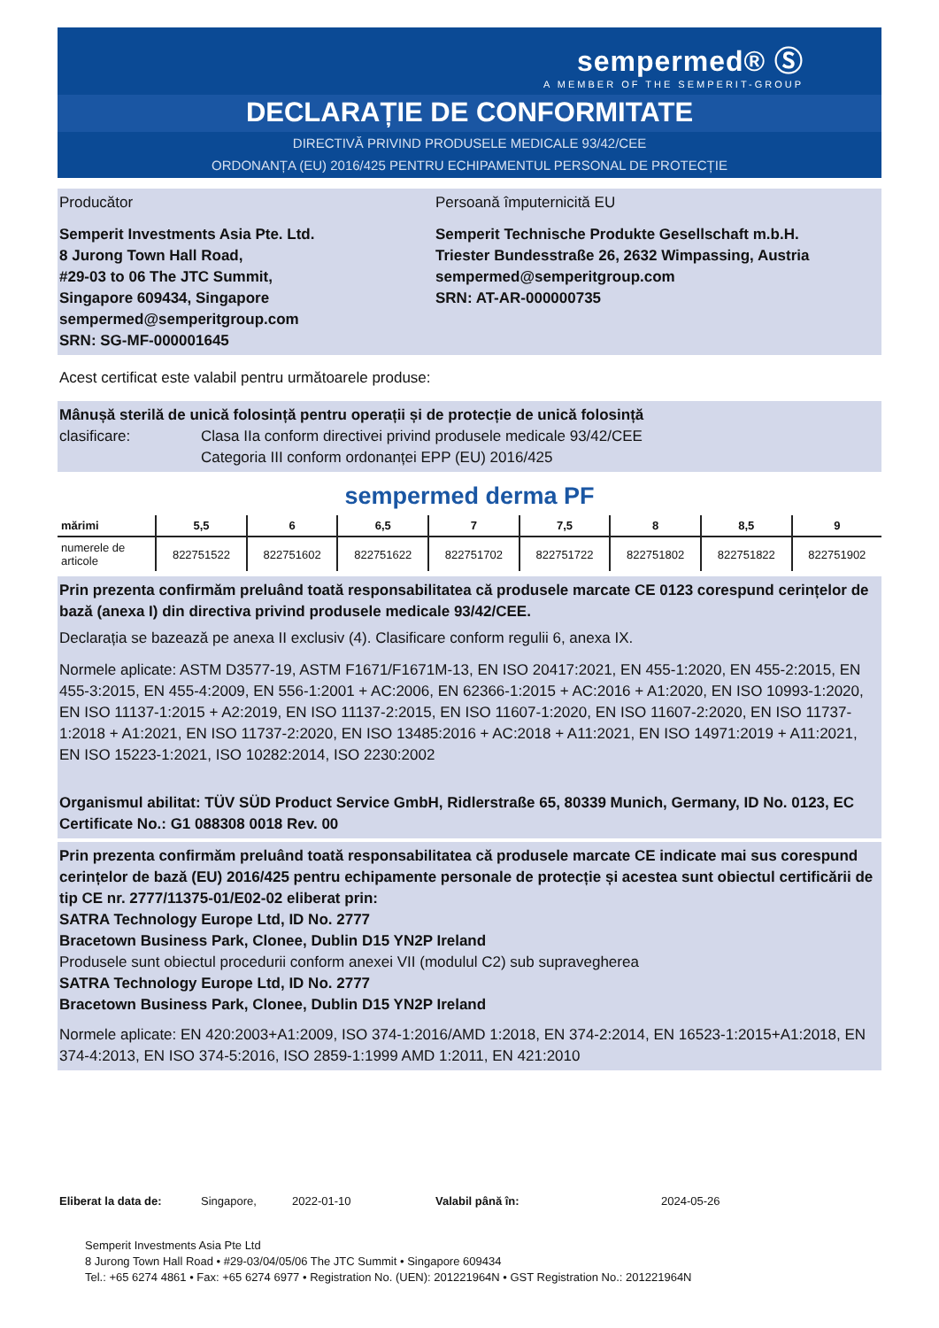sempermed® Ⓢ
A MEMBER OF THE SEMPERIT-GROUP
DECLARAȚIE DE CONFORMITATE
DIRECTIVĂ PRIVIND PRODUSELE MEDICALE 93/42/CEE
ORDONANȚA (EU) 2016/425 PENTRU ECHIPAMENTUL PERSONAL DE PROTECȚIE
Producător
Semperit Investments Asia Pte. Ltd.
8 Jurong Town Hall Road,
#29-03 to 06 The JTC Summit,
Singapore 609434, Singapore
sempermed@semperitgroup.com
SRN: SG-MF-000001645
Persoană împuternicită EU
Semperit Technische Produkte Gesellschaft m.b.H.
Triester Bundesstraße 26, 2632 Wimpassing, Austria
sempermed@semperitgroup.com
SRN: AT-AR-000000735
Acest certificat este valabil pentru următoarele produse:
Mânușă sterilă de unică folosință pentru operații și de protecție de unică folosință
clasificare: Clasa IIa conform directivei privind produsele medicale 93/42/CEE
Categoria III conform ordonanței EPP (EU) 2016/425
sempermed derma PF
| mărimi | 5,5 | 6 | 6,5 | 7 | 7,5 | 8 | 8,5 | 9 |
| --- | --- | --- | --- | --- | --- | --- | --- | --- |
| numerele de articole | 822751522 | 822751602 | 822751622 | 822751702 | 822751722 | 822751802 | 822751822 | 822751902 |
Prin prezenta confirmăm preluând toată responsabilitatea că produsele marcate CE 0123 corespund cerințelor de bază (anexa I) din directiva privind produsele medicale 93/42/CEE.
Declarația se bazează pe anexa II exclusiv (4). Clasificare conform regulii 6, anexa IX.
Normele aplicate: ASTM D3577-19, ASTM F1671/F1671M-13, EN ISO 20417:2021, EN 455-1:2020, EN 455-2:2015, EN 455-3:2015, EN 455-4:2009, EN 556-1:2001 + AC:2006, EN 62366-1:2015 + AC:2016 + A1:2020, EN ISO 10993-1:2020, EN ISO 11137-1:2015 + A2:2019, EN ISO 11137-2:2015, EN ISO 11607-1:2020, EN ISO 11607-2:2020, EN ISO 11737-1:2018 + A1:2021, EN ISO 11737-2:2020, EN ISO 13485:2016 + AC:2018 + A11:2021, EN ISO 14971:2019 + A11:2021, EN ISO 15223-1:2021, ISO 10282:2014, ISO 2230:2002
Organismul abilitat: TÜV SÜD Product Service GmbH, Ridlerstraße 65, 80339 Munich, Germany, ID No. 0123, EC Certificate No.: G1 088308 0018 Rev. 00
Prin prezenta confirmăm preluând toată responsabilitatea că produsele marcate CE indicate mai sus corespund cerințelor de bază (EU) 2016/425 pentru echipamente personale de protecție și acestea sunt obiectul certificării de tip CE nr. 2777/11375-01/E02-02 eliberat prin:
SATRA Technology Europe Ltd, ID No. 2777
Bracetown Business Park, Clonee, Dublin D15 YN2P Ireland
Produsele sunt obiectul procedurii conform anexei VII (modulul C2) sub supravegherea
SATRA Technology Europe Ltd, ID No. 2777
Bracetown Business Park, Clonee, Dublin D15 YN2P Ireland
Normele aplicate: EN 420:2003+A1:2009, ISO 374-1:2016/AMD 1:2018, EN 374-2:2014, EN 16523-1:2015+A1:2018, EN 374-4:2013, EN ISO 374-5:2016, ISO 2859-1:1999 AMD 1:2011, EN 421:2010
Eliberat la data de: Singapore, 2022-01-10 Valabil până în: 2024-05-26
Semperit Investments Asia Pte Ltd
8 Jurong Town Hall Road • #29-03/04/05/06 The JTC Summit • Singapore 609434
Tel.: +65 6274 4861 • Fax: +65 6274 6977 • Registration No. (UEN): 201221964N • GST Registration No.: 201221964N